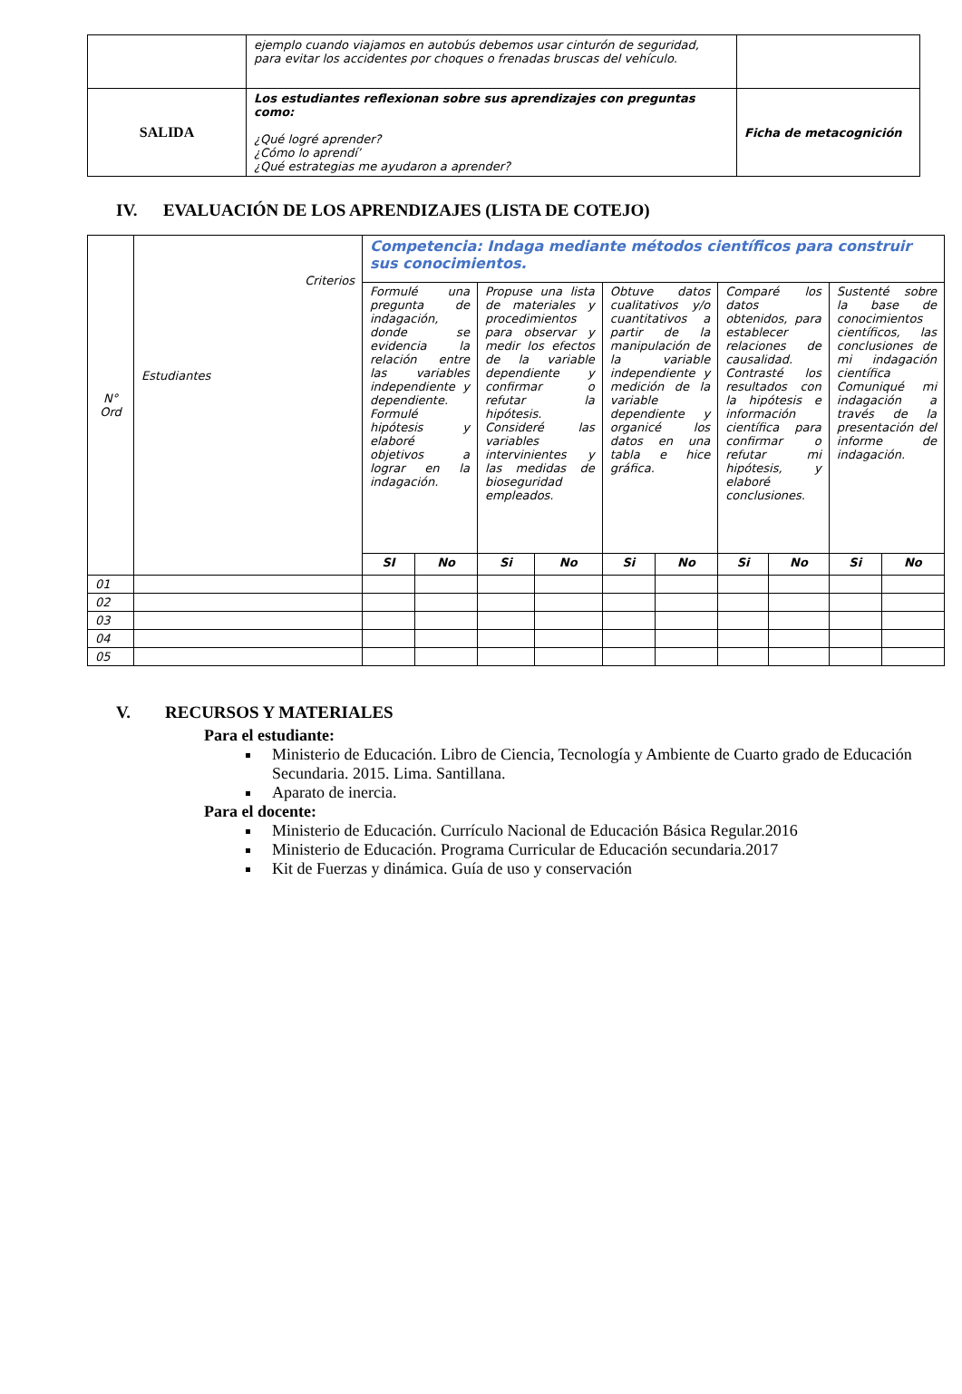| | ejemplo cuando viajamos en autobús debemos usar cinturón de seguridad, para evitar los accidentes por choques o frenadas bruscas del vehículo. | |
| SALIDA | Los estudiantes reflexionan sobre sus aprendizajes con preguntas como: ¿Qué logré aprender? ¿Cómo lo aprendí’ ¿Qué estrategias me ayudaron a aprender? | Ficha de metacognición |
IV. EVALUACIÓN DE LOS APRENDIZAJES (LISTA DE COTEJO)
| N° Ord | Criterios Estudiantes | Competencia: Indaga mediante métodos científicos para construir sus conocimientos. | | | | | | | | | |
| --- | --- | --- | --- | --- | --- | --- | --- | --- | --- | --- | --- |
| | | Formulé una pregunta de indagación, donde se evidencia la relación entre las variables independiente y dependiente. Formulé hipótesis y elaboré objetivos a lograr en la indagación. | | Propuse una lista de materiales y procedimientos para observar y medir los efectos de la variable dependiente y confirmar o refutar la hipótesis. Consideré las variables intervinientes y las medidas de bioseguridad empleados. | | Obtuve datos cualitativos y/o cuantitativos a partir de la manipulación de la variable independiente y medición de la variable dependiente y organicé los datos en una tabla e hice gráfica. | | Comparé los datos obtenidos, para establecer relaciones de causalidad. Contrasté los resultados con la hipótesis e información científica para confirmar o refutar mi hipótesis, y elaboré conclusiones. | | Sustenté sobre la base de conocimientos científicos, las conclusiones de mi indagación científica Comuniqué mi indagación a través de la presentación del informe de indagación. | |
| | | SI | No | Si | No | Si | No | Si | No | Si | No |
| 01 | | | | | | | | | | | |
| 02 | | | | | | | | | | | |
| 03 | | | | | | | | | | | |
| 04 | | | | | | | | | | | |
| 05 | | | | | | | | | | | |
V. RECURSOS Y MATERIALES
Para el estudiante:
Ministerio de Educación. Libro de Ciencia, Tecnología y Ambiente de Cuarto grado de Educación Secundaria. 2015. Lima. Santillana.
Aparato de inercia.
Para el docente:
Ministerio de Educación. Currículo Nacional de Educación Básica Regular.2016
Ministerio de Educación. Programa Curricular de Educación secundaria.2017
Kit de Fuerzas y dinámica. Guía de uso y conservación